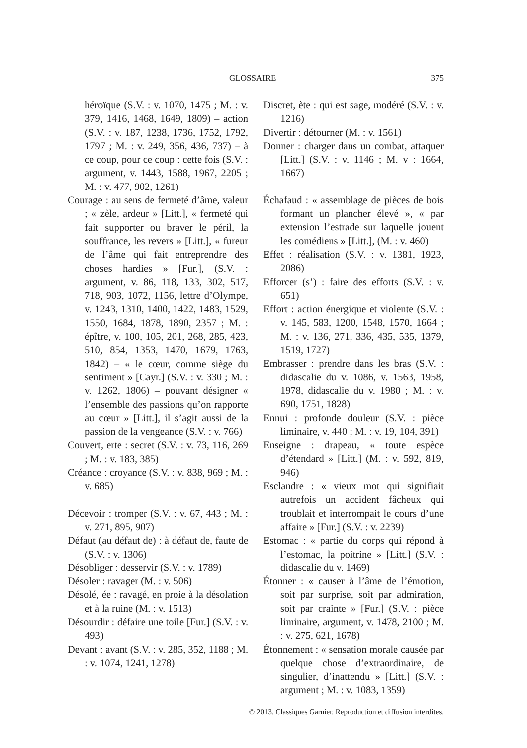GLOSSAIRE 375
héroïque (S.V. : v. 1070, 1475 ; M. : v. 379, 1416, 1468, 1649, 1809) – action (S.V. : v. 187, 1238, 1736, 1752, 1792, 1797 ; M. : v. 249, 356, 436, 737) – à ce coup, pour ce coup : cette fois (S.V. : argument, v. 1443, 1588, 1967, 2205 ; M. : v. 477, 902, 1261)
Courage : au sens de fermeté d’âme, valeur ; « zèle, ardeur » [Litt.], « fermeté qui fait supporter ou braver le péril, la souffrance, les revers » [Litt.], « fureur de l’âme qui fait entreprendre des choses hardies » [Fur.], (S.V. : argument, v. 86, 118, 133, 302, 517, 718, 903, 1072, 1156, lettre d’Olympe, v. 1243, 1310, 1400, 1422, 1483, 1529, 1550, 1684, 1878, 1890, 2357 ; M. : épître, v. 100, 105, 201, 268, 285, 423, 510, 854, 1353, 1470, 1679, 1763, 1842) – « le cœur, comme siège du sentiment » [Cayr.] (S.V. : v. 330 ; M. : v. 1262, 1806) – pouvant désigner « l’ensemble des passions qu’on rapporte au cœur » [Litt.], il s’agit aussi de la passion de la vengeance (S.V. : v. 766)
Couvert, erte : secret (S.V. : v. 73, 116, 269 ; M. : v. 183, 385)
Créance : croyance (S.V. : v. 838, 969 ; M. : v. 685)
Décevoir : tromper (S.V. : v. 67, 443 ; M. : v. 271, 895, 907)
Défaut (au défaut de) : à défaut de, faute de (S.V. : v. 1306)
Désobliger : desservir (S.V. : v. 1789)
Désoler : ravager (M. : v. 506)
Désolé, ée : ravagé, en proie à la désolation et à la ruine (M. : v. 1513)
Désourdir : défaire une toile [Fur.] (S.V. : v. 493)
Devant : avant (S.V. : v. 285, 352, 1188 ; M. : v. 1074, 1241, 1278)
Discret, ète : qui est sage, modéré (S.V. : v. 1216)
Divertir : détourner (M. : v. 1561)
Donner : charger dans un combat, attaquer [Litt.] (S.V. : v. 1146 ; M. v : 1664, 1667)
Échafaud : « assemblage de pièces de bois formant un plancher élevé », « par extension l’estrade sur laquelle jouent les comédiens » [Litt.], (M. : v. 460)
Effet : réalisation (S.V. : v. 1381, 1923, 2086)
Efforcer (s’) : faire des efforts (S.V. : v. 651)
Effort : action énergique et violente (S.V. : v. 145, 583, 1200, 1548, 1570, 1664 ; M. : v. 136, 271, 336, 435, 535, 1379, 1519, 1727)
Embrasser : prendre dans les bras (S.V. : didascalie du v. 1086, v. 1563, 1958, 1978, didascalie du v. 1980 ; M. : v. 690, 1751, 1828)
Ennui : profonde douleur (S.V. : pièce liminaire, v. 440 ; M. : v. 19, 104, 391)
Enseigne : drapeau, « toute espèce d’étendard » [Litt.] (M. : v. 592, 819, 946)
Esclandre : « vieux mot qui signifiait autrefois un accident fâcheux qui troublait et interrompait le cours d’une affaire » [Fur.] (S.V. : v. 2239)
Estomac : « partie du corps qui répond à l’estomac, la poitrine » [Litt.] (S.V. : didascalie du v. 1469)
Étonner : « causer à l’âme de l’émotion, soit par surprise, soit par admiration, soit par crainte » [Fur.] (S.V. : pièce liminaire, argument, v. 1478, 2100 ; M. : v. 275, 621, 1678)
Étonnement : « sensation morale causée par quelque chose d’extraordinaire, de singulier, d’inattendu » [Litt.] (S.V. : argument ; M. : v. 1083, 1359)
© 2013. Classiques Garnier. Reproduction et diffusion interdites.